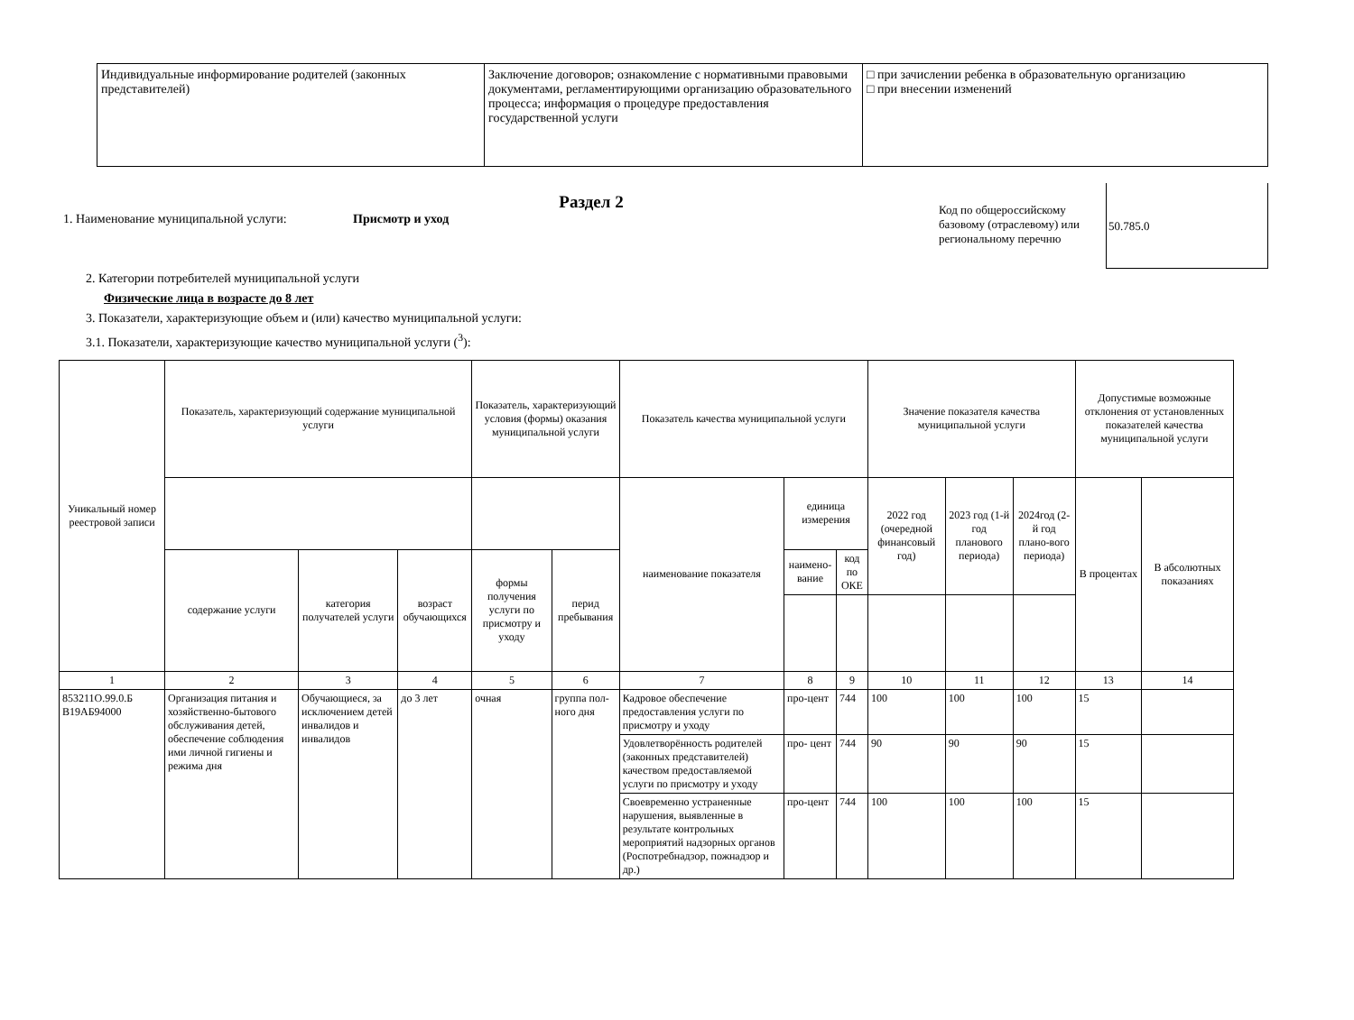| Индивидуальные информирование родителей (законных представителей) | Заключение договоров; ознакомление с нормативными правовыми документами, регламентирующими организацию образовательного процесса; информация о процедуре предоставления государственной услуги | □ при зачислении ребенка в образовательную организацию □ при внесении изменений |
Раздел 2
1. Наименование муниципальной услуги: Присмотр и уход
Код по общероссийскому базовому (отраслевому) или региональному перечню
50.785.0
2. Категории потребителей муниципальной услуги
Физические лица в возрасте до 8 лет
3. Показатели, характеризующие объем и (или) качество муниципальной услуги:
3.1. Показатели, характеризующие качество муниципальной услуги (<sup>3</sup>):
| Уникальный номер реестровой записи | Показатель, характеризующий содержание муниципальной услуги | | | Показатель, характеризующий условия (формы) оказания муниципальной услуги | | Показатель качества муниципальной услуги | | | Значение показателя качества муниципальной услуги | | | Допустимые возможные отклонения от установленных показателей качества муниципальной услуги | |
| --- | --- | --- | --- | --- | --- | --- | --- | --- | --- | --- | --- | --- | --- |
| | | | | | | наименование показателя | единица измерения | | 2022 год (очередной финансовый год) | 2023 год (1-й год планового периода) | 2024год (2-й год плано-вого периода) | В процентах | В абсолютных показаниях |
| | содержание услуги | категория получателей услуги | возраст обучающихся | формы получения услуги по присмотру и уходу | перид пребывания | | наимено-вание | код по ОКЕ | | | | | |
| 1 | 2 | 3 | 4 | 5 | 6 | 7 | 8 | 9 | 10 | 11 | 12 | 13 | 14 |
| 853211О.99.0.Б В19АБ94000 | Организация питания и хозяйственно-бытового обслуживания детей, обеспечение соблюдения ими личной гигиены и режима дня | Обучающиеся, за исключением детей инвалидов и инвалидов | до 3 лет | очная | группа пол-ного дня | Кадровое обеспечение предоставления услуги по присмотру и уходу | про-цент | 744 | 100 | 100 | 100 | 15 | |
| | | | | | | Удовлетворённость родителей (законных представителей) качеством предоставляемой услуги по присмотру и уходу | про- цент | 744 | 90 | 90 | 90 | 15 | |
| | | | | | | Своевременно устраненные нарушения, выявленные в результате контрольных мероприятий надзорных органов (Роспотребнадзор, пожнадзор и др.) | про-цент | 744 | 100 | 100 | 100 | 15 | |